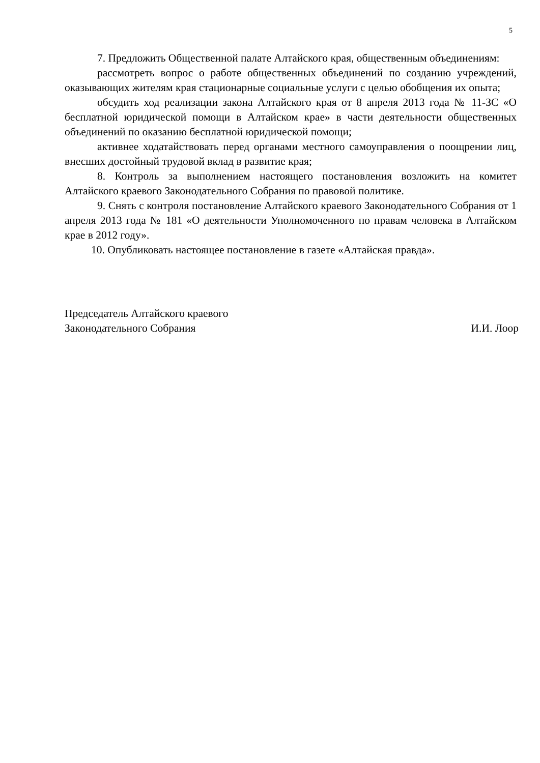5
7. Предложить Общественной палате Алтайского края, общественным объединениям:
рассмотреть вопрос о работе общественных объединений по созданию учреждений, оказывающих жителям края стационарные социальные услуги с целью обобщения их опыта;
обсудить ход реализации закона Алтайского края от 8 апреля 2013 года № 11-ЗС «О бесплатной юридической помощи в Алтайском крае» в части деятельности общественных объединений по оказанию бесплатной юридической помощи;
активнее ходатайствовать перед органами местного самоуправления о поощрении лиц, внесших достойный трудовой вклад в развитие края;
8. Контроль за выполнением настоящего постановления возложить на комитет Алтайского краевого Законодательного Собрания по правовой политике.
9. Снять с контроля постановление Алтайского краевого Законодательного Собрания от 1 апреля 2013 года № 181 «О деятельности Уполномоченного по правам человека в Алтайском крае в 2012 году».
10. Опубликовать настоящее постановление в газете «Алтайская правда».
Председатель Алтайского краевого
Законодательного Собрания
И.И. Лоор